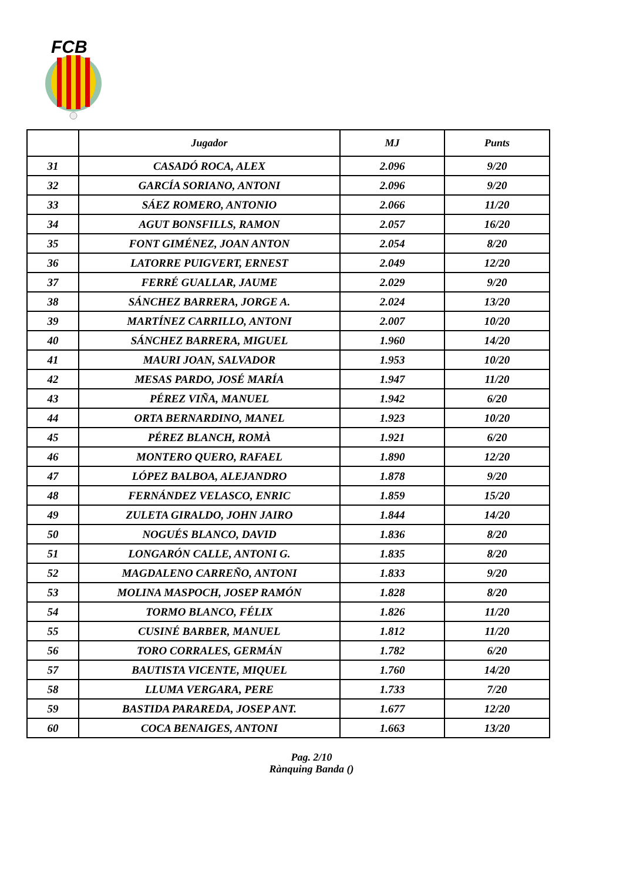FCB
| | Jugador | MJ | Punts |
| --- | --- | --- | --- |
| 31 | CASADÓ ROCA, ALEX | 2.096 | 9/20 |
| 32 | GARCÍA SORIANO, ANTONI | 2.096 | 9/20 |
| 33 | SÁEZ ROMERO, ANTONIO | 2.066 | 11/20 |
| 34 | AGUT BONSFILLS, RAMON | 2.057 | 16/20 |
| 35 | FONT GIMÉNEZ, JOAN ANTON | 2.054 | 8/20 |
| 36 | LATORRE PUIGVERT, ERNEST | 2.049 | 12/20 |
| 37 | FERRÉ GUALLAR, JAUME | 2.029 | 9/20 |
| 38 | SÁNCHEZ BARRERA, JORGE A. | 2.024 | 13/20 |
| 39 | MARTÍNEZ CARRILLO, ANTONI | 2.007 | 10/20 |
| 40 | SÁNCHEZ BARRERA, MIGUEL | 1.960 | 14/20 |
| 41 | MAURI JOAN, SALVADOR | 1.953 | 10/20 |
| 42 | MESAS PARDO, JOSÉ MARÍA | 1.947 | 11/20 |
| 43 | PÉREZ VIÑA, MANUEL | 1.942 | 6/20 |
| 44 | ORTA BERNARDINO, MANEL | 1.923 | 10/20 |
| 45 | PÉREZ BLANCH, ROMÀ | 1.921 | 6/20 |
| 46 | MONTERO QUERO, RAFAEL | 1.890 | 12/20 |
| 47 | LÓPEZ BALBOA, ALEJANDRO | 1.878 | 9/20 |
| 48 | FERNÁNDEZ VELASCO, ENRIC | 1.859 | 15/20 |
| 49 | ZULETA GIRALDO, JOHN JAIRO | 1.844 | 14/20 |
| 50 | NOGUÉS BLANCO, DAVID | 1.836 | 8/20 |
| 51 | LONGARÓN CALLE, ANTONI G. | 1.835 | 8/20 |
| 52 | MAGDALENO CARREÑO, ANTONI | 1.833 | 9/20 |
| 53 | MOLINA MASPOCH, JOSEP RAMÓN | 1.828 | 8/20 |
| 54 | TORMO BLANCO, FÉLIX | 1.826 | 11/20 |
| 55 | CUSINÉ BARBER, MANUEL | 1.812 | 11/20 |
| 56 | TORO CORRALES, GERMÁN | 1.782 | 6/20 |
| 57 | BAUTISTA VICENTE, MIQUEL | 1.760 | 14/20 |
| 58 | LLUMA VERGARA, PERE | 1.733 | 7/20 |
| 59 | BASTIDA PARAREDA, JOSEP ANT. | 1.677 | 12/20 |
| 60 | COCA BENAIGES, ANTONI | 1.663 | 13/20 |
Pag. 2/10
Rànquing Banda ()